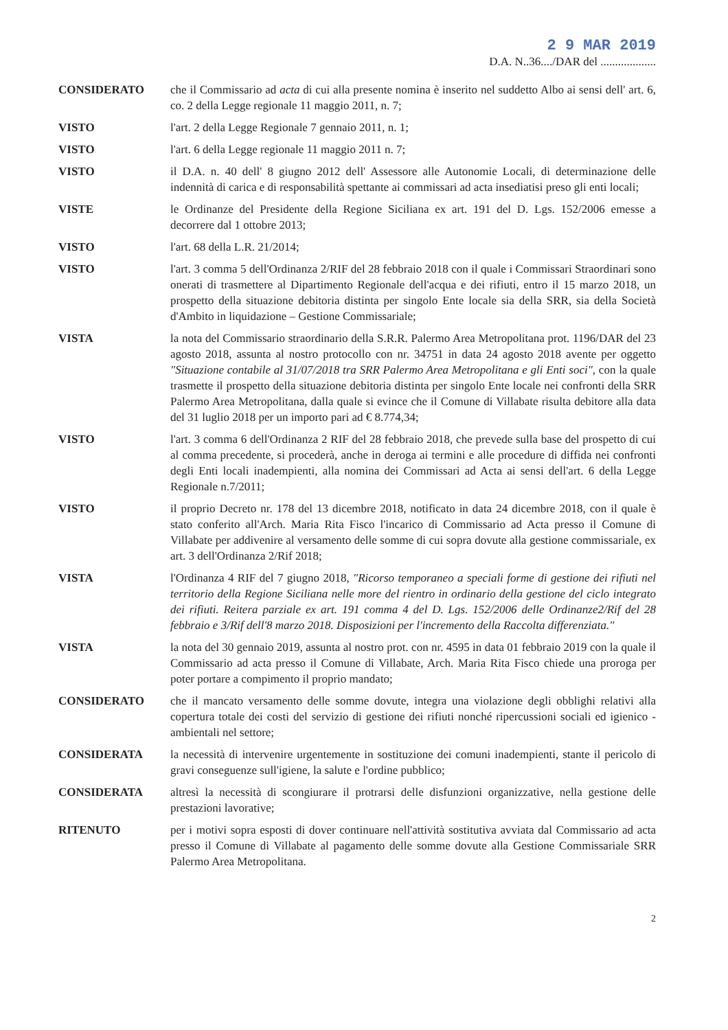2 9 MAR 2019
D.A. N..36..../DAR del ...................
CONSIDERATO che il Commissario ad acta di cui alla presente nomina è inserito nel suddetto Albo ai sensi dell' art. 6, co. 2 della Legge regionale 11 maggio 2011, n. 7;
VISTO l'art. 2 della Legge Regionale 7 gennaio 2011, n. 1;
VISTO l'art. 6 della Legge regionale 11 maggio 2011 n. 7;
VISTO il D.A. n. 40 dell' 8 giugno 2012 dell' Assessore alle Autonomie Locali, di determinazione delle indennità di carica e di responsabilità spettante ai commissari ad acta insediatisi preso gli enti locali;
VISTE le Ordinanze del Presidente della Regione Siciliana ex art. 191 del D. Lgs. 152/2006 emesse a decorrere dal 1 ottobre 2013;
VISTO l'art. 68 della L.R. 21/2014;
VISTO l'art. 3 comma 5 dell'Ordinanza 2/RIF del 28 febbraio 2018 con il quale i Commissari Straordinari sono onerati di trasmettere al Dipartimento Regionale dell'acqua e dei rifiuti, entro il 15 marzo 2018, un prospetto della situazione debitoria distinta per singolo Ente locale sia della SRR, sia della Società d'Ambito in liquidazione – Gestione Commissariale;
VISTA la nota del Commissario straordinario della S.R.R. Palermo Area Metropolitana prot. 1196/DAR del 23 agosto 2018, assunta al nostro protocollo con nr. 34751 in data 24 agosto 2018 avente per oggetto "Situazione contabile al 31/07/2018 tra SRR Palermo Area Metropolitana e gli Enti soci", con la quale trasmette il prospetto della situazione debitoria distinta per singolo Ente locale nei confronti della SRR Palermo Area Metropolitana, dalla quale si evince che il Comune di Villabate risulta debitore alla data del 31 luglio 2018 per un importo pari ad € 8.774,34;
VISTO l'art. 3 comma 6 dell'Ordinanza 2 RIF del 28 febbraio 2018, che prevede sulla base del prospetto di cui al comma precedente, si procederà, anche in deroga ai termini e alle procedure di diffida nei confronti degli Enti locali inadempienti, alla nomina dei Commissari ad Acta ai sensi dell'art. 6 della Legge Regionale n.7/2011;
VISTO il proprio Decreto nr. 178 del 13 dicembre 2018, notificato in data 24 dicembre 2018, con il quale è stato conferito all'Arch. Maria Rita Fisco l'incarico di Commissario ad Acta presso il Comune di Villabate per addivenire al versamento delle somme di cui sopra dovute alla gestione commissariale, ex art. 3 dell'Ordinanza 2/Rif 2018;
VISTA l'Ordinanza 4 RIF del 7 giugno 2018, "Ricorso temporaneo a speciali forme di gestione dei rifiuti nel territorio della Regione Siciliana nelle more del rientro in ordinario della gestione del ciclo integrato dei rifiuti. Reitera parziale ex art. 191 comma 4 del D. Lgs. 152/2006 delle Ordinanze2/Rif del 28 febbraio e 3/Rif dell'8 marzo 2018. Disposizioni per l'incremento della Raccolta differenziata."
VISTA la nota del 30 gennaio 2019, assunta al nostro prot. con nr. 4595 in data 01 febbraio 2019 con la quale il Commissario ad acta presso il Comune di Villabate, Arch. Maria Rita Fisco chiede una proroga per poter portare a compimento il proprio mandato;
CONSIDERATO che il mancato versamento delle somme dovute, integra una violazione degli obblighi relativi alla copertura totale dei costi del servizio di gestione dei rifiuti nonché ripercussioni sociali ed igienico - ambientali nel settore;
CONSIDERATA la necessità di intervenire urgentemente in sostituzione dei comuni inadempienti, stante il pericolo di gravi conseguenze sull'igiene, la salute e l'ordine pubblico;
CONSIDERATA altresì la necessità di scongiurare il protrarsi delle disfunzioni organizzative, nella gestione delle prestazioni lavorative;
RITENUTO per i motivi sopra esposti di dover continuare nell'attività sostitutiva avviata dal Commissario ad acta presso il Comune di Villabate al pagamento delle somme dovute alla Gestione Commissariale SRR Palermo Area Metropolitana.
2